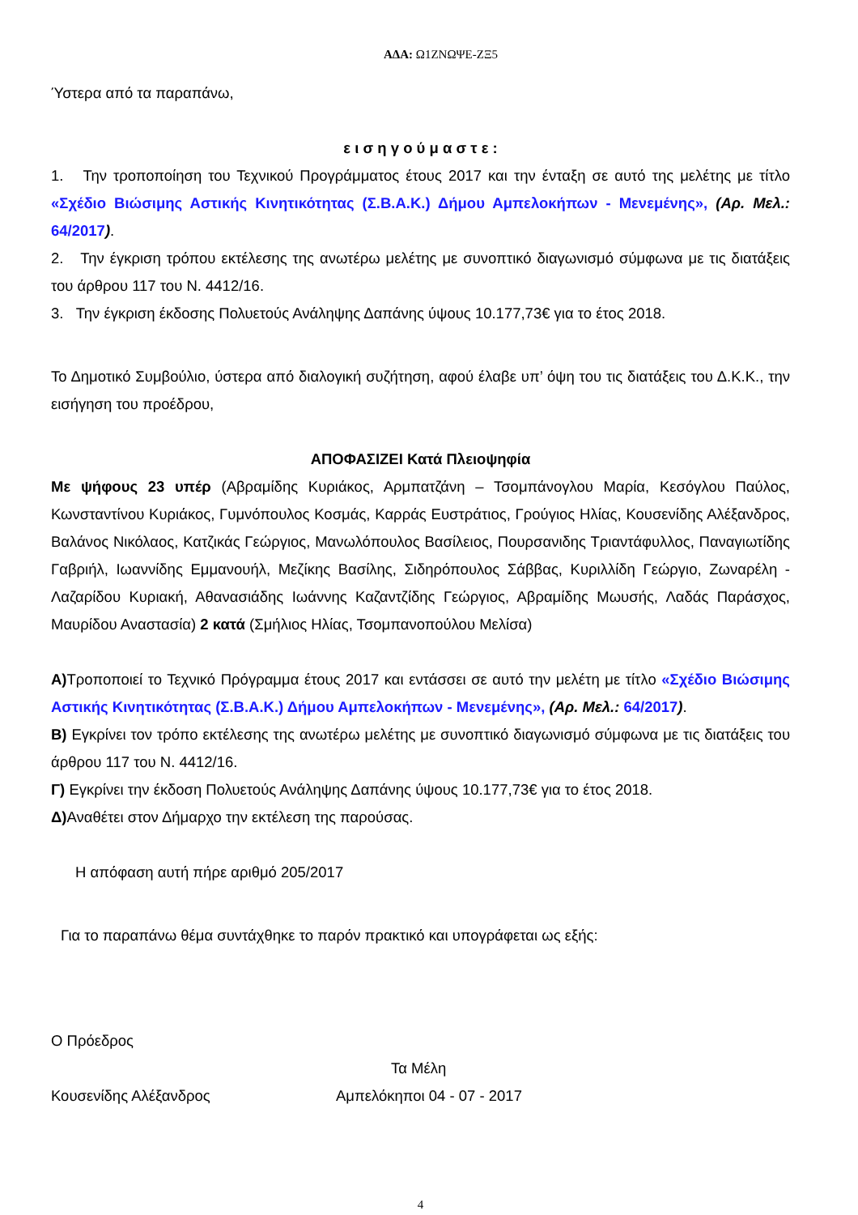ΑΔΑ: Ω1ΖΝΩΨΕ-ΖΞ5
Ύστερα από τα παραπάνω,
ε ι σ η γ ο ύ μ α σ τ ε :
1. Την τροποποίηση του Τεχνικού Προγράμματος έτους 2017 και την ένταξη σε αυτό της μελέτης με τίτλο «Σχέδιο Βιώσιμης Αστικής Κινητικότητας (Σ.Β.Α.Κ.) Δήμου Αμπελοκήπων - Μενεμένης», (Αρ. Μελ.: 64/2017).
2. Την έγκριση τρόπου εκτέλεσης της ανωτέρω μελέτης με συνοπτικό διαγωνισμό σύμφωνα με τις διατάξεις του άρθρου 117 του Ν. 4412/16.
3. Την έγκριση έκδοσης Πολυετούς Ανάληψης Δαπάνης ύψους 10.177,73€ για το έτος 2018.
Το Δημοτικό Συμβούλιο, ύστερα από διαλογική συζήτηση, αφού έλαβε υπ’ όψη του τις διατάξεις του Δ.Κ.Κ., την εισήγηση του προέδρου,
ΑΠΟΦΑΣΙΖΕΙ Κατά Πλειοψηφία
Με ψήφους 23 υπέρ (Αβραμίδης Κυριάκος, Αρμπατζάνη – Τσομπάνογλου Μαρία, Κεσόγλου Παύλος, Κωνσταντίνου Κυριάκος, Γυμνόπουλος Κοσμάς, Καρράς Ευστράτιος, Γρούγιος Ηλίας, Κουσενίδης Αλέξανδρος, Βαλάνος Νικόλαος, Κατζικάς Γεώργιος, Μανωλόπουλος Βασίλειος, Πουρσανιδης Τριαντάφυλλος, Παναγιωτίδης Γαβριήλ, Ιωαννίδης Εμμανουήλ, Μεζίκης Βασίλης, Σιδηρόπουλος Σάββας, Κυριλλίδη Γεώργιο, Ζωναρέλη - Λαζαρίδου Κυριακή, Αθανασιάδης Ιωάννης Καζαντζίδης Γεώργιος, Αβραμίδης Μωυσής, Λαδάς Παράσχος, Μαυρίδου Αναστασία) 2 κατά (Σμήλιος Ηλίας, Τσομπανοπούλου Μελίσα)
Α) Τροποποιεί το Τεχνικό Πρόγραμμα έτους 2017 και εντάσσει σε αυτό την μελέτη με τίτλο «Σχέδιο Βιώσιμης Αστικής Κινητικότητας (Σ.Β.Α.Κ.) Δήμου Αμπελοκήπων - Μενεμένης», (Αρ. Μελ.: 64/2017).
Β) Εγκρίνει τον τρόπο εκτέλεσης της ανωτέρω μελέτης με συνοπτικό διαγωνισμό σύμφωνα με τις διατάξεις του άρθρου 117 του Ν. 4412/16.
Γ) Εγκρίνει την έκδοση Πολυετούς Ανάληψης Δαπάνης ύψους 10.177,73€ για το έτος 2018.
Δ) Αναθέτει στον Δήμαρχο την εκτέλεση της παρούσας.
Η απόφαση αυτή πήρε αριθμό 205/2017
Για το παραπάνω θέμα συντάχθηκε το παρόν πρακτικό και υπογράφεται ως εξής:
Ο Πρόεδρος
Τα Μέλη
Κουσενίδης Αλέξανδρος Αμπελόκηποι 04 - 07 - 2017
4